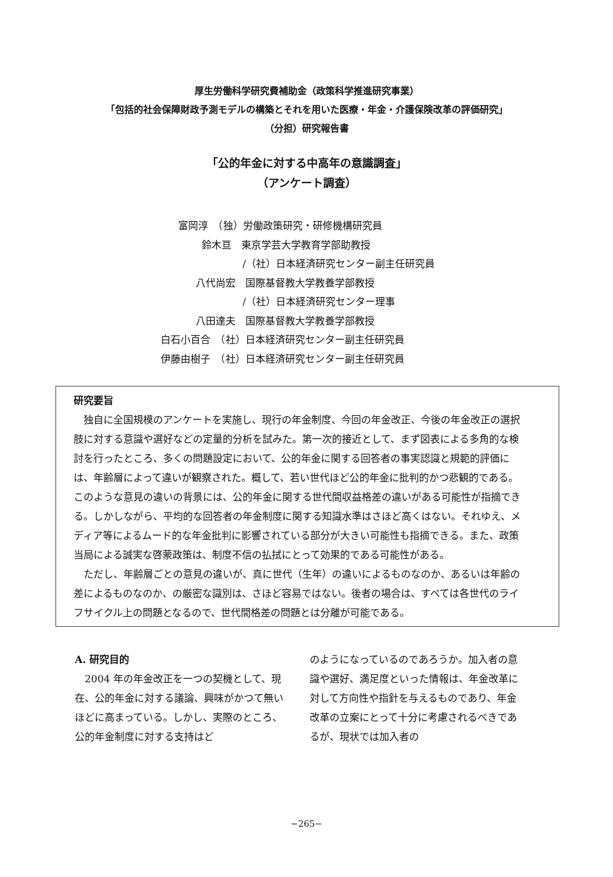厚生労働科学研究費補助金（政策科学推進研究事業）
「包括的社会保障財政予測モデルの構築とそれを用いた医療・年金・介護保険改革の評価研究」
（分担）研究報告書
「公的年金に対する中高年の意識調査」
（アンケート調査）
富岡淳　（独）労働政策研究・研修機構研究員
鈴木亘　東京学芸大学教育学部助教授
/（社）日本経済研究センター副主任研究員
八代尚宏　国際基督教大学教養学部教授
/（社）日本経済研究センター理事
八田達夫　国際基督教大学教養学部教授
白石小百合　（社）日本経済研究センター副主任研究員
伊藤由樹子　（社）日本経済研究センター副主任研究員
研究要旨
独自に全国規模のアンケートを実施し、現行の年金制度、今回の年金改正、今後の年金改正の選択肢に対する意識や選好などの定量的分析を試みた。第一次的接近として、まず図表による多角的な検討を行ったところ、多くの問題設定において、公的年金に関する回答者の事実認識と規範的評価には、年齢層によって違いが観察された。概して、若い世代ほど公的年金に批判的かつ悲観的である。このような意見の違いの背景には、公的年金に関する世代間収益格差の違いがある可能性が指摘できる。しかしながら、平均的な回答者の年金制度に関する知識水準はさほど高くはない。それゆえ、メディア等によるムード的な年金批判に影響されている部分が大きい可能性も指摘できる。また、政策当局による誠実な啓蒙政策は、制度不信の払拭にとって効果的である可能性がある。
ただし、年齢層ごとの意見の違いが、真に世代（生年）の違いによるものなのか、あるいは年齢の差によるものなのか、の厳密な識別は、さほど容易ではない。後者の場合は、すべては各世代のライフサイクル上の問題となるので、世代間格差の問題とは分離が可能である。
A. 研究目的
　2004 年の年金改正を一つの契機として、現在、公的年金に対する議論、興味がかつて無いほどに高まっている。しかし、実際のところ、公的年金制度に対する支持はど
のようになっているのであろうか。加入者の意識や選好、満足度といった情報は、年金改革に対して方向性や指針を与えるものであり、年金改革の立案にとって十分に考慮されるべきであるが、現状では加入者の
−265−